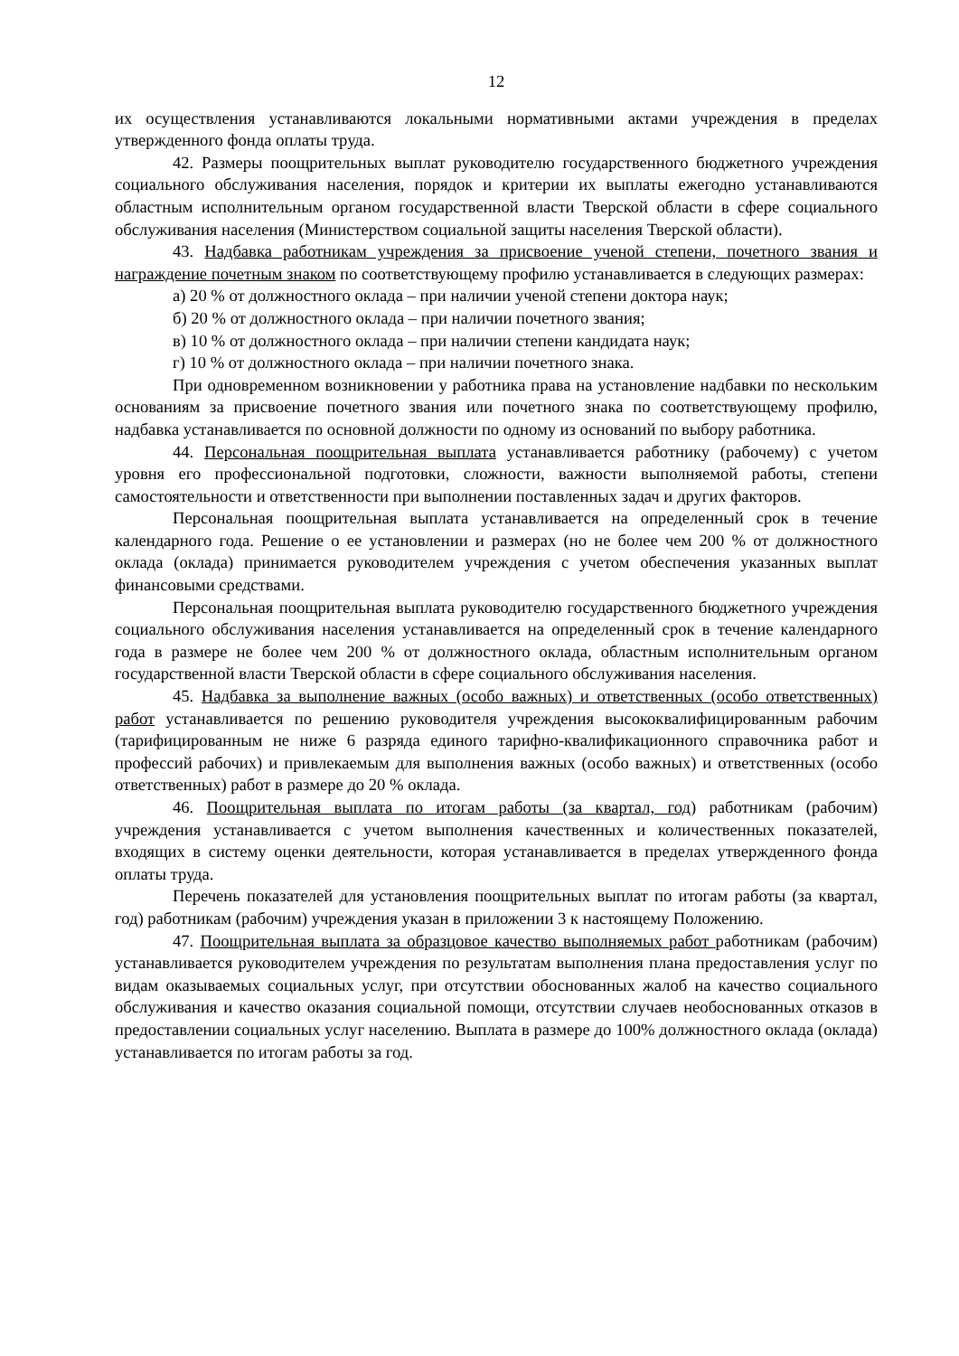12
их осуществления устанавливаются локальными нормативными актами учреждения в пределах утвержденного фонда оплаты труда.
42. Размеры поощрительных выплат руководителю государственного бюджетного учреждения социального обслуживания населения, порядок и критерии их выплаты ежегодно устанавливаются областным исполнительным органом государственной власти Тверской области в сфере социального обслуживания населения (Министерством социальной защиты населения Тверской области).
43. Надбавка работникам учреждения за присвоение ученой степени, почетного звания и награждение почетным знаком по соответствующему профилю устанавливается в следующих размерах:
а) 20 % от должностного оклада – при наличии ученой степени доктора наук;
б) 20 % от должностного оклада – при наличии почетного звания;
в) 10 % от должностного оклада – при наличии степени кандидата наук;
г) 10 % от должностного оклада – при наличии почетного знака.
При одновременном возникновении у работника права на установление надбавки по нескольким основаниям за присвоение почетного звания или почетного знака по соответствующему профилю, надбавка устанавливается по основной должности по одному из оснований по выбору работника.
44. Персональная поощрительная выплата устанавливается работнику (рабочему) с учетом уровня его профессиональной подготовки, сложности, важности выполняемой работы, степени самостоятельности и ответственности при выполнении поставленных задач и других факторов.
Персональная поощрительная выплата устанавливается на определенный срок в течение календарного года. Решение о ее установлении и размерах (но не более чем 200 % от должностного оклада (оклада) принимается руководителем учреждения с учетом обеспечения указанных выплат финансовыми средствами.
Персональная поощрительная выплата руководителю государственного бюджетного учреждения социального обслуживания населения устанавливается на определенный срок в течение календарного года в размере не более чем 200 % от должностного оклада, областным исполнительным органом государственной власти Тверской области в сфере социального обслуживания населения.
45. Надбавка за выполнение важных (особо важных) и ответственных (особо ответственных) работ устанавливается по решению руководителя учреждения высококвалифицированным рабочим (тарифицированным не ниже 6 разряда единого тарифно-квалификационного справочника работ и профессий рабочих) и привлекаемым для выполнения важных (особо важных) и ответственных (особо ответственных) работ в размере до 20 % оклада.
46. Поощрительная выплата по итогам работы (за квартал, год) работникам (рабочим) учреждения устанавливается с учетом выполнения качественных и количественных показателей, входящих в систему оценки деятельности, которая устанавливается в пределах утвержденного фонда оплаты труда.
Перечень показателей для установления поощрительных выплат по итогам работы (за квартал, год) работникам (рабочим) учреждения указан в приложении 3 к настоящему Положению.
47. Поощрительная выплата за образцовое качество выполняемых работ работникам (рабочим) устанавливается руководителем учреждения по результатам выполнения плана предоставления услуг по видам оказываемых социальных услуг, при отсутствии обоснованных жалоб на качество социального обслуживания и качество оказания социальной помощи, отсутствии случаев необоснованных отказов в предоставлении социальных услуг населению. Выплата в размере до 100% должностного оклада (оклада) устанавливается по итогам работы за год.